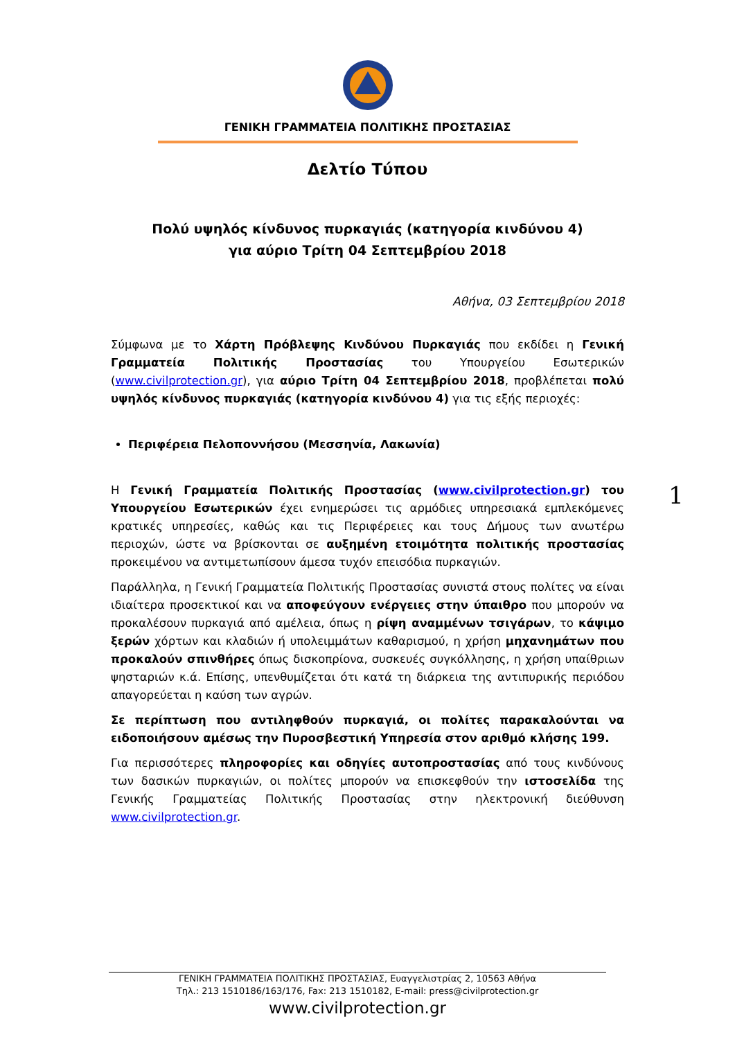ΓΕΝΙΚΗ ΓΡΑΜΜΑΤΕΙΑ ΠΟΛΙΤΙΚΗΣ ΠΡΟΣΤΑΣΙΑΣ
Δελτίο Τύπου
Πολύ υψηλός κίνδυνος πυρκαγιάς (κατηγορία κινδύνου 4)
για αύριο Τρίτη 04 Σεπτεμβρίου 2018
Αθήνα, 03 Σεπτεμβρίου 2018
Σύμφωνα με το Χάρτη Πρόβλεψης Κινδύνου Πυρκαγιάς που εκδίδει η Γενική Γραμματεία Πολιτικής Προστασίας του Υπουργείου Εσωτερικών (www.civilprotection.gr), για αύριο Τρίτη 04 Σεπτεμβρίου 2018, προβλέπεται πολύ υψηλός κίνδυνος πυρκαγιάς (κατηγορία κινδύνου 4) για τις εξής περιοχές:
Περιφέρεια Πελοποννήσου (Μεσσηνία, Λακωνία)
Η Γενική Γραμματεία Πολιτικής Προστασίας (www.civilprotection.gr) του Υπουργείου Εσωτερικών έχει ενημερώσει τις αρμόδιες υπηρεσιακά εμπλεκόμενες κρατικές υπηρεσίες, καθώς και τις Περιφέρειες και τους Δήμους των ανωτέρω περιοχών, ώστε να βρίσκονται σε αυξημένη ετοιμότητα πολιτικής προστασίας προκειμένου να αντιμετωπίσουν άμεσα τυχόν επεισόδια πυρκαγιών.
Παράλληλα, η Γενική Γραμματεία Πολιτικής Προστασίας συνιστά στους πολίτες να είναι ιδιαίτερα προσεκτικοί και να αποφεύγουν ενέργειες στην ύπαιθρο που μπορούν να προκαλέσουν πυρκαγιά από αμέλεια, όπως η ρίψη αναμμένων τσιγάρων, το κάψιμο ξερών χόρτων και κλαδιών ή υπολειμμάτων καθαρισμού, η χρήση μηχανημάτων που προκαλούν σπινθήρες όπως δισκοπρίονα, συσκευές συγκόλλησης, η χρήση υπαίθριων ψησταριών κ.ά. Επίσης, υπενθυμίζεται ότι κατά τη διάρκεια της αντιπυρικής περιόδου απαγορεύεται η καύση των αγρών.
Σε περίπτωση που αντιληφθούν πυρκαγιά, οι πολίτες παρακαλούνται να ειδοποιήσουν αμέσως την Πυροσβεστική Υπηρεσία στον αριθμό κλήσης 199.
Για περισσότερες πληροφορίες και οδηγίες αυτοπροστασίας από τους κινδύνους των δασικών πυρκαγιών, οι πολίτες μπορούν να επισκεφθούν την ιστοσελίδα της Γενικής Γραμματείας Πολιτικής Προστασίας στην ηλεκτρονική διεύθυνση www.civilprotection.gr.
1
ΓΕΝΙΚΗ ΓΡΑΜΜΑΤΕΙΑ ΠΟΛΙΤΙΚΗΣ ΠΡΟΣΤΑΣΙΑΣ, Ευαγγελιστρίας 2, 10563 Αθήνα
Τηλ.: 213 1510186/163/176, Fax: 213 1510182, E-mail: press@civilprotection.gr
www.civilprotection.gr